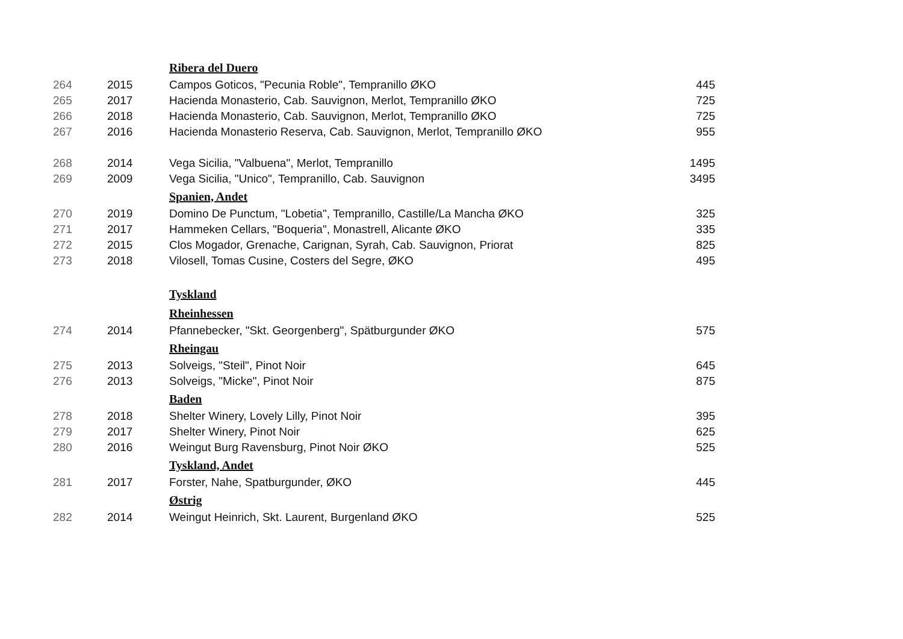| | | Ribera del Duero | |
| 264 | 2015 | Campos Goticos, "Pecunia Roble", Tempranillo ØKO | 445 |
| 265 | 2017 | Hacienda Monasterio, Cab. Sauvignon, Merlot, Tempranillo ØKO | 725 |
| 266 | 2018 | Hacienda Monasterio, Cab. Sauvignon, Merlot, Tempranillo ØKO | 725 |
| 267 | 2016 | Hacienda Monasterio Reserva, Cab. Sauvignon, Merlot, Tempranillo ØKO | 955 |
| 268 | 2014 | Vega Sicilia, "Valbuena", Merlot, Tempranillo | 1495 |
| 269 | 2009 | Vega Sicilia, "Unico", Tempranillo, Cab. Sauvignon | 3495 |
| | | Spanien, Andet | |
| 270 | 2019 | Domino De Punctum, "Lobetia", Tempranillo, Castille/La Mancha ØKO | 325 |
| 271 | 2017 | Hammeken Cellars, "Boqueria", Monastrell, Alicante ØKO | 335 |
| 272 | 2015 | Clos Mogador, Grenache, Carignan, Syrah, Cab. Sauvignon, Priorat | 825 |
| 273 | 2018 | Vilosell, Tomas Cusine, Costers del Segre, ØKO | 495 |
| | | Tyskland | |
| | | Rheinhessen | |
| 274 | 2014 | Pfannebecker, "Skt. Georgenberg", Spätburgunder ØKO | 575 |
| | | Rheingau | |
| 275 | 2013 | Solveigs, "Steil", Pinot Noir | 645 |
| 276 | 2013 | Solveigs, "Micke", Pinot Noir | 875 |
| | | Baden | |
| 278 | 2018 | Shelter Winery, Lovely Lilly, Pinot Noir | 395 |
| 279 | 2017 | Shelter Winery, Pinot Noir | 625 |
| 280 | 2016 | Weingut Burg Ravensburg, Pinot Noir ØKO | 525 |
| | | Tyskland, Andet | |
| 281 | 2017 | Forster, Nahe, Spatburgunder, ØKO | 445 |
| | | Østrig | |
| 282 | 2014 | Weingut Heinrich, Skt. Laurent, Burgenland ØKO | 525 |